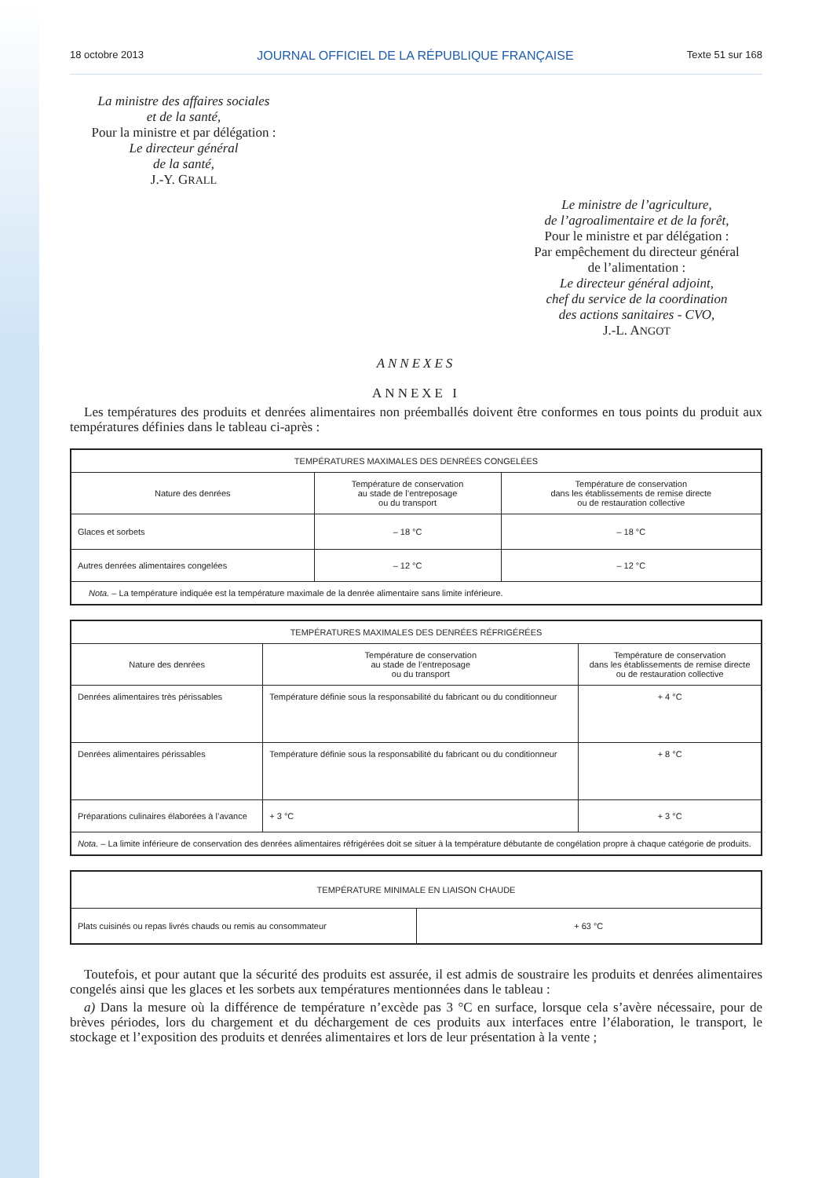18 octobre 2013 JOURNAL OFFICIEL DE LA RÉPUBLIQUE FRANÇAISE Texte 51 sur 168
La ministre des affaires sociales
et de la santé,
Pour la ministre et par délégation :
Le directeur général
de la santé,
J.-Y. GRALL
Le ministre de l’agriculture,
de l’agroalimentaire et de la forêt,
Pour le ministre et par délégation :
Par empêchement du directeur général
de l’alimentation :
Le directeur général adjoint,
chef du service de la coordination
des actions sanitaires - CVO,
J.-L. ANGOT
ANNEXES
ANNEXE I
Les températures des produits et denrées alimentaires non préemballés doivent être conformes en tous points du produit aux températures définies dans le tableau ci-après :
| TEMPÉRATURES MAXIMALES DES DENRÉES CONGELÉES | | |
| --- | --- | --- |
| Nature des denrées | Température de conservation au stade de l’entreposage ou du transport | Température de conservation dans les établissements de remise directe ou de restauration collective |
| Glaces et sorbets | – 18 °C | – 18 °C |
| Autres denrées alimentaires congelées | – 12 °C | – 12 °C |
| Nota. – La température indiquée est la température maximale de la denrée alimentaire sans limite inférieure. | | |
| TEMPÉRATURES MAXIMALES DES DENRÉES RÉFRIGÉRÉES | | |
| --- | --- | --- |
| Nature des denrées | Température de conservation au stade de l’entreposage ou du transport | Température de conservation dans les établissements de remise directe ou de restauration collective |
| Denrées alimentaires très périssables | Température définie sous la responsabilité du fabricant ou du conditionneur | + 4 °C |
| Denrées alimentaires périssables | Température définie sous la responsabilité du fabricant ou du conditionneur | + 8 °C |
| Préparations culinaires élaborées à l’avance | + 3 °C | + 3 °C |
| Nota. – La limite inférieure de conservation des denrées alimentaires réfrigérées doit se situer à la température débutante de congélation propre à chaque catégorie de produits. | | |
| TEMPÉRATURE MINIMALE EN LIAISON CHAUDE | |
| --- | --- |
| Plats cuisinés ou repas livrés chauds ou remis au consommateur | + 63 °C |
Toutefois, et pour autant que la sécurité des produits est assurée, il est admis de soustraire les produits et denrées alimentaires congelés ainsi que les glaces et les sorbets aux températures mentionnées dans le tableau :
a) Dans la mesure où la différence de température n’excède pas 3 °C en surface, lorsque cela s’avère nécessaire, pour de brèves périodes, lors du chargement et du déchargement de ces produits aux interfaces entre l’élaboration, le transport, le stockage et l’exposition des produits et denrées alimentaires et lors de leur présentation à la vente ;